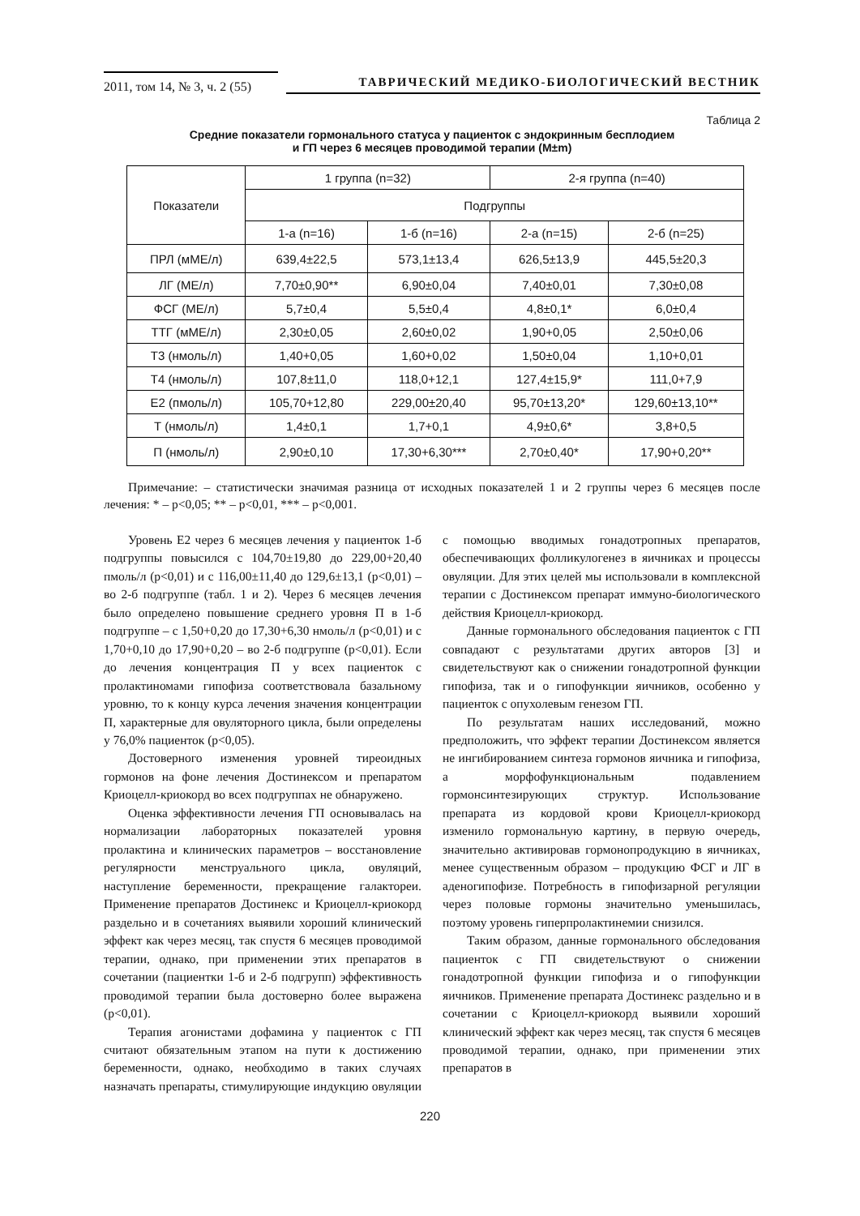2011, том 14, № 3, ч. 2 (55)
ТАВРИЧЕСКИЙ МЕДИКО-БИОЛОГИЧЕСКИЙ ВЕСТНИК
Таблица 2
Средние показатели гормонального статуса у пациенток с эндокринным бесплодием
и ГП через 6 месяцев проводимой терапии (M±m)
| Показатели | 1 группа (n=32) | | 2-я группа (n=40) | |
| --- | --- | --- | --- | --- |
| | Подгруппы | | | |
| | 1-а (n=16) | 1-б (n=16) | 2-а (n=15) | 2-б (n=25) |
| ПРЛ (мМЕ/л) | 639,4±22,5 | 573,1±13,4 | 626,5±13,9 | 445,5±20,3 |
| ЛГ (МЕ/л) | 7,70±0,90** | 6,90±0,04 | 7,40±0,01 | 7,30±0,08 |
| ФСГ (МЕ/л) | 5,7±0,4 | 5,5±0,4 | 4,8±0,1* | 6,0±0,4 |
| ТТГ (мМЕ/л) | 2,30±0,05 | 2,60±0,02 | 1,90+0,05 | 2,50±0,06 |
| Т3 (нмоль/л) | 1,40+0,05 | 1,60+0,02 | 1,50±0,04 | 1,10+0,01 |
| Т4 (нмоль/л) | 107,8±11,0 | 118,0+12,1 | 127,4±15,9* | 111,0+7,9 |
| Е2 (пмоль/л) | 105,70+12,80 | 229,00±20,40 | 95,70±13,20* | 129,60±13,10** |
| Т (нмоль/л) | 1,4±0,1 | 1,7+0,1 | 4,9±0,6* | 3,8+0,5 |
| П (нмоль/л) | 2,90±0,10 | 17,30+6,30*** | 2,70±0,40* | 17,90+0,20** |
Примечание: – статистически значимая разница от исходных показателей 1 и 2 группы через 6 месяцев после лечения: * – p<0,05; ** – p<0,01, *** – p<0,001.
Уровень Е2 через 6 месяцев лечения у пациенток 1-б подгруппы повысился с 104,70±19,80 до 229,00+20,40 пмоль/л (p<0,01) и с 116,00±11,40 до 129,6±13,1 (p<0,01) – во 2-б подгруппе (табл. 1 и 2). Через 6 месяцев лечения было определено повышение среднего уровня П в 1-б подгруппе – с 1,50+0,20 до 17,30+6,30 нмоль/л (p<0,01) и с 1,70+0,10 до 17,90+0,20 – во 2-б подгруппе (p<0,01). Если до лечения концентрация П у всех пациенток с пролактиномами гипофиза соответствовала базальному уровню, то к концу курса лечения значения концентрации П, характерные для овуляторного цикла, были определены у 76,0% пациенток (p<0,05).
Достоверного изменения уровней тиреоидных гормонов на фоне лечения Достинексом и препаратом Криоцелл-криокорд во всех подгруппах не обнаружено.
Оценка эффективности лечения ГП основывалась на нормализации лабораторных показателей уровня пролактина и клинических параметров – восстановление регулярности менструального цикла, овуляций, наступление беременности, прекращение галактореи. Применение препаратов Достинекс и Криоцелл-криокорд раздельно и в сочетаниях выявили хороший клинический эффект как через месяц, так спустя 6 месяцев проводимой терапии, однако, при применении этих препаратов в сочетании (пациентки 1-б и 2-б подгрупп) эффективность проводимой терапии была достоверно более выражена (p<0,01).
Терапия агонистами дофамина у пациенток с ГП считают обязательным этапом на пути к достижению беременности, однако, необходимо в таких случаях назначать препараты, стимулирующие индукцию овуляции с помощью вводимых гонадотропных препаратов, обеспечивающих фолликулогенез в яичниках и процессы овуляции. Для этих целей мы использовали в комплексной терапии с Достинексом препарат иммуно-биологического действия Криоцелл-криокорд.
Данные гормонального обследования пациенток с ГП совпадают с результатами других авторов [3] и свидетельствуют как о снижении гонадотропной функции гипофиза, так и о гипофункции яичников, особенно у пациенток с опухолевым генезом ГП.
По результатам наших исследований, можно предположить, что эффект терапии Достинексом является не ингибированием синтеза гормонов яичника и гипофиза, а морфофункциональным подавлением гормонсинтезирующих структур. Использование препарата из кордовой крови Криоцелл-криокорд изменило гормональную картину, в первую очередь, значительно активировав гормонопродукцию в яичниках, менее существенным образом – продукцию ФСГ и ЛГ в аденогипофизе. Потребность в гипофизарной регуляции через половые гормоны значительно уменьшилась, поэтому уровень гиперпролактинемии снизился.
Таким образом, данные гормонального обследования пациенток с ГП свидетельствуют о снижении гонадотропной функции гипофиза и о гипофункции яичников. Применение препарата Достинекс раздельно и в сочетании с Криоцелл-криокорд выявили хороший клинический эффект как через месяц, так спустя 6 месяцев проводимой терапии, однако, при применении этих препаратов в
220